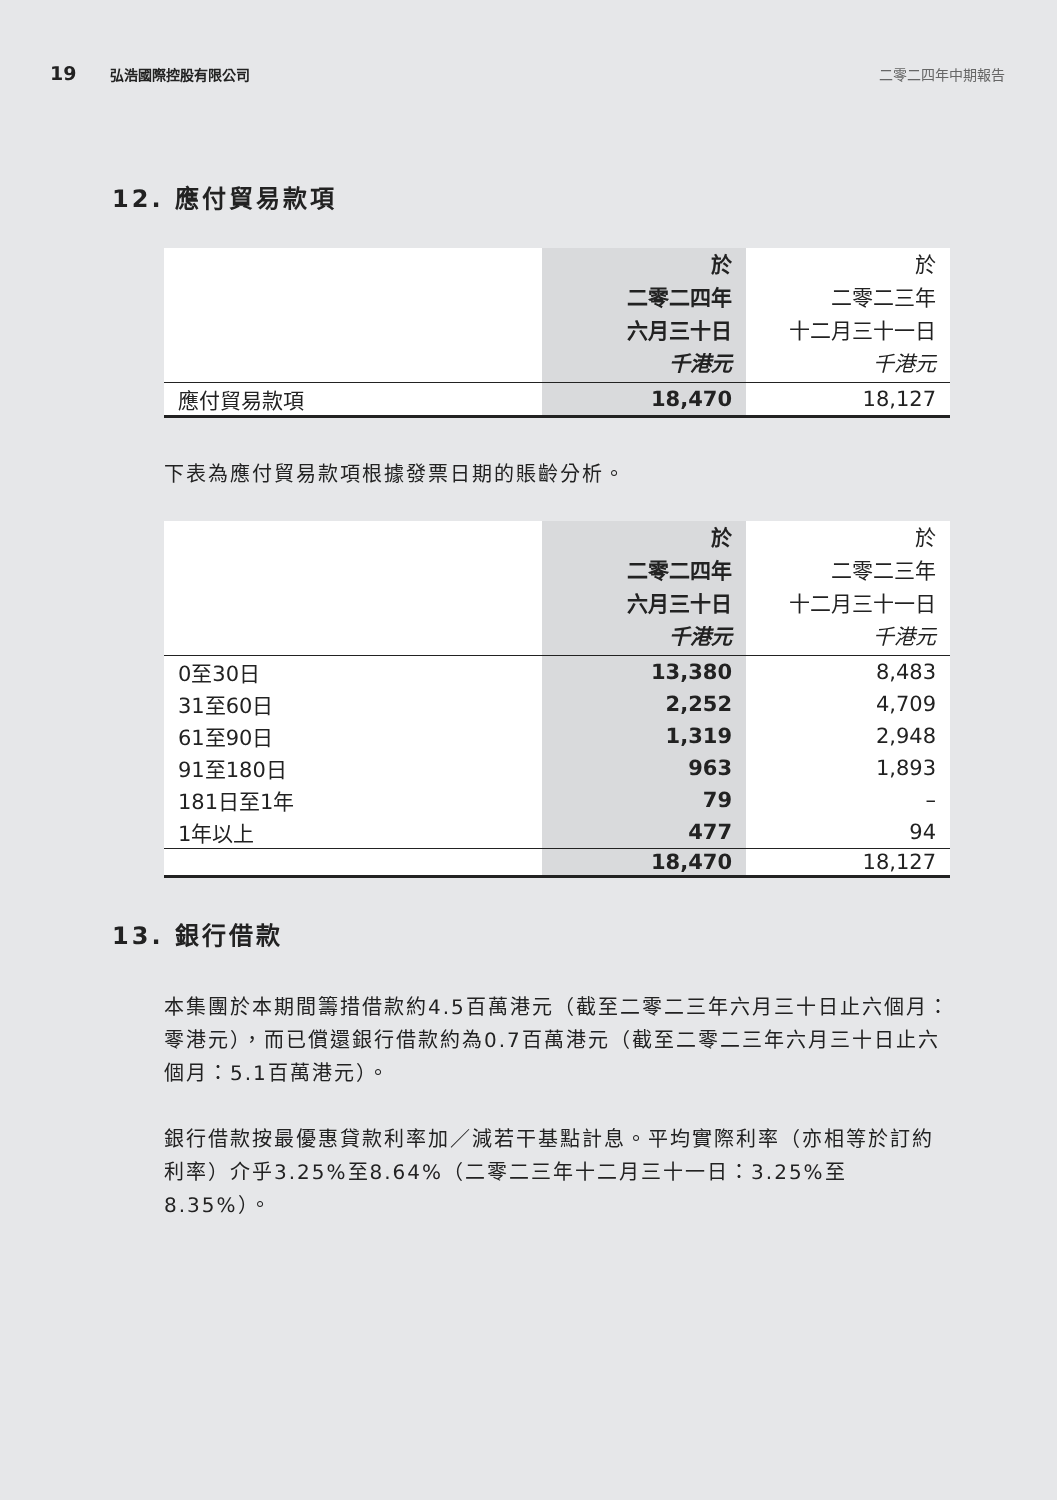19 弘浩國際控股有限公司 二零二四年中期報告
12. 應付貿易款項
| | 於 二零二四年 六月三十日 千港元 | 於 二零二三年 十二月三十一日 千港元 |
| 應付貿易款項 | 18,470 | 18,127 |
下表為應付貿易款項根據發票日期的賬齡分析。
| | 於 二零二四年 六月三十日 千港元 | 於 二零二三年 十二月三十一日 千港元 |
| 0至30日 | 13,380 | 8,483 |
| 31至60日 | 2,252 | 4,709 |
| 61至90日 | 1,319 | 2,948 |
| 91至180日 | 963 | 1,893 |
| 181日至1年 | 79 | – |
| 1年以上 | 477 | 94 |
| | 18,470 | 18,127 |
13. 銀行借款
本集團於本期間籌措借款約4.5百萬港元（截至二零二三年六月三十日止六個月：零港元），而已償還銀行借款約為0.7百萬港元（截至二零二三年六月三十日止六個月：5.1百萬港元）。
銀行借款按最優惠貸款利率加／減若干基點計息。平均實際利率（亦相等於訂約利率）介乎3.25%至8.64%（二零二三年十二月三十一日：3.25%至8.35%）。